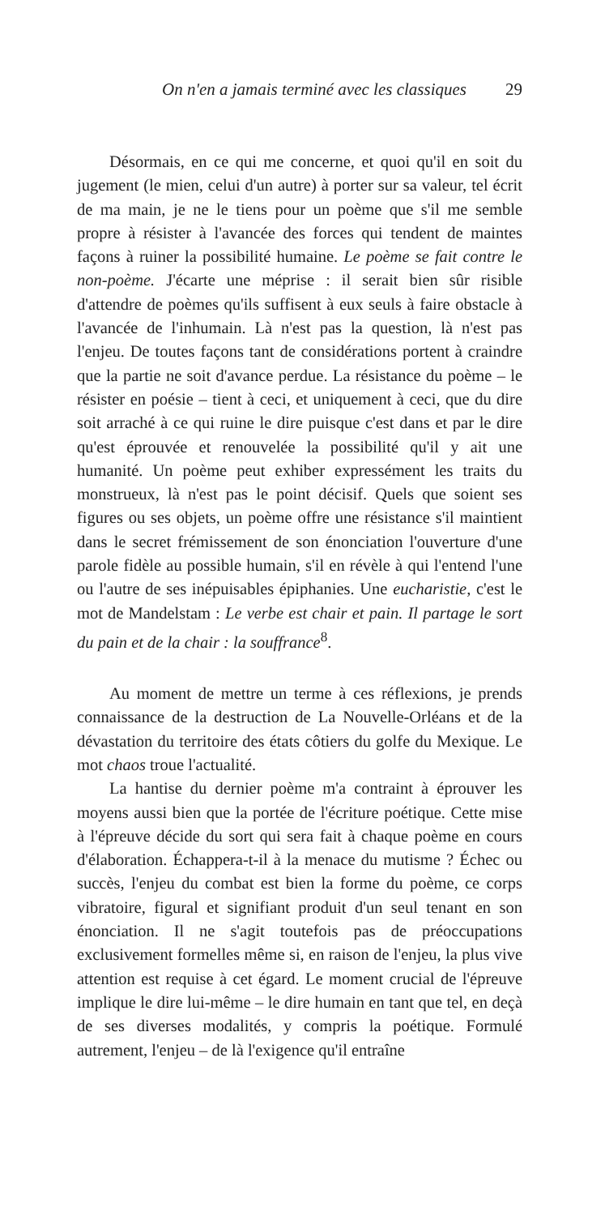On n'en a jamais terminé avec les classiques 29
Désormais, en ce qui me concerne, et quoi qu'il en soit du jugement (le mien, celui d'un autre) à porter sur sa valeur, tel écrit de ma main, je ne le tiens pour un poème que s'il me semble propre à résister à l'avancée des forces qui tendent de maintes façons à ruiner la possibilité humaine. Le poème se fait contre le non-poème. J'écarte une méprise : il serait bien sûr risible d'attendre de poèmes qu'ils suffisent à eux seuls à faire obstacle à l'avancée de l'inhumain. Là n'est pas la question, là n'est pas l'enjeu. De toutes façons tant de considérations portent à craindre que la partie ne soit d'avance perdue. La résistance du poème – le résister en poésie – tient à ceci, et uniquement à ceci, que du dire soit arraché à ce qui ruine le dire puisque c'est dans et par le dire qu'est éprouvée et renouvelée la possibilité qu'il y ait une humanité. Un poème peut exhiber expressément les traits du monstrueux, là n'est pas le point décisif. Quels que soient ses figures ou ses objets, un poème offre une résistance s'il maintient dans le secret frémissement de son énonciation l'ouverture d'une parole fidèle au possible humain, s'il en révèle à qui l'entend l'une ou l'autre de ses inépuisables épiphanies. Une eucharistie, c'est le mot de Mandelstam : Le verbe est chair et pain. Il partage le sort du pain et de la chair : la souffrance<sup>8</sup>.
Au moment de mettre un terme à ces réflexions, je prends connaissance de la destruction de La Nouvelle-Orléans et de la dévastation du territoire des états côtiers du golfe du Mexique. Le mot chaos troue l'actualité.
La hantise du dernier poème m'a contraint à éprouver les moyens aussi bien que la portée de l'écriture poétique. Cette mise à l'épreuve décide du sort qui sera fait à chaque poème en cours d'élaboration. Échappera-t-il à la menace du mutisme ? Échec ou succès, l'enjeu du combat est bien la forme du poème, ce corps vibratoire, figural et signifiant produit d'un seul tenant en son énonciation. Il ne s'agit toutefois pas de préoccupations exclusivement formelles même si, en raison de l'enjeu, la plus vive attention est requise à cet égard. Le moment crucial de l'épreuve implique le dire lui-même – le dire humain en tant que tel, en deçà de ses diverses modalités, y compris la poétique. Formulé autrement, l'enjeu – de là l'exigence qu'il entraîne